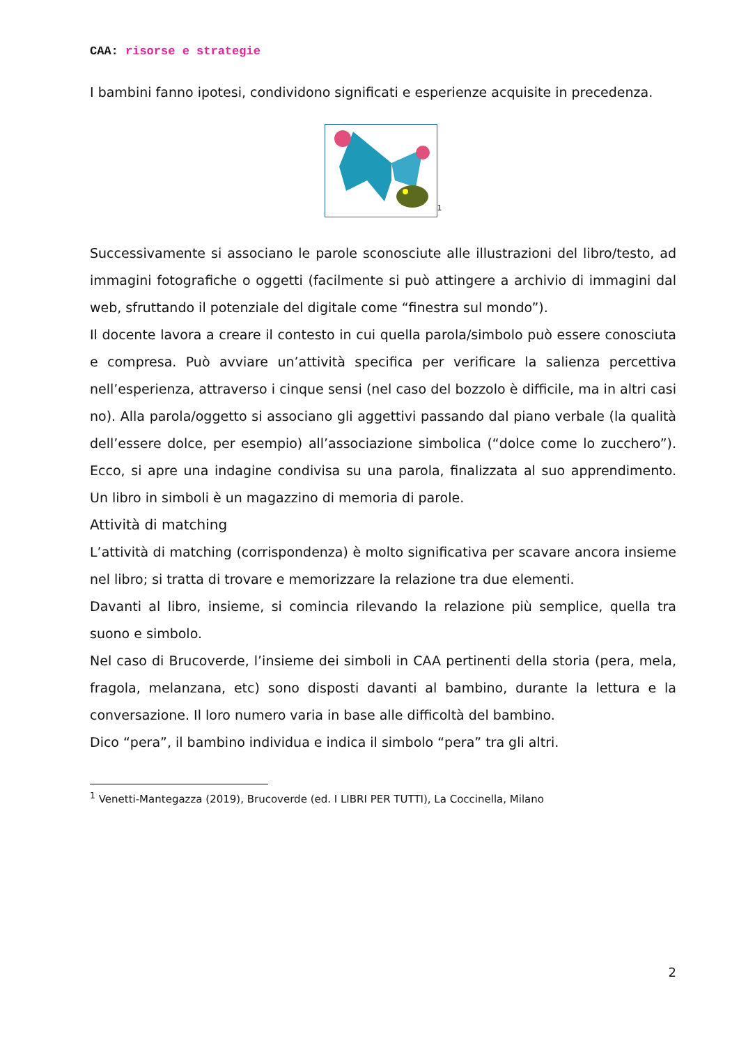CAA: risorse e strategie
I bambini fanno ipotesi, condividono significati e esperienze acquisite in precedenza.
<sup>1</sup>
Successivamente si associano le parole sconosciute alle illustrazioni del libro/testo, ad immagini fotografiche o oggetti (facilmente si può attingere a archivio di immagini dal web, sfruttando il potenziale del digitale come “finestra sul mondo”).
Il docente lavora a creare il contesto in cui quella parola/simbolo può essere conosciuta e compresa. Può avviare un’attività specifica per verificare la salienza percettiva nell’esperienza, attraverso i cinque sensi (nel caso del bozzolo è difficile, ma in altri casi no). Alla parola/oggetto si associano gli aggettivi passando dal piano verbale (la qualità dell’essere dolce, per esempio) all’associazione simbolica (“dolce come lo zucchero”). Ecco, si apre una indagine condivisa su una parola, finalizzata al suo apprendimento. Un libro in simboli è un magazzino di memoria di parole.
Attività di matching
L’attività di matching (corrispondenza) è molto significativa per scavare ancora insieme nel libro; si tratta di trovare e memorizzare la relazione tra due elementi.
Davanti al libro, insieme, si comincia rilevando la relazione più semplice, quella tra suono e simbolo.
Nel caso di Brucoverde, l’insieme dei simboli in CAA pertinenti della storia (pera, mela, fragola, melanzana, etc) sono disposti davanti al bambino, durante la lettura e la conversazione. Il loro numero varia in base alle difficoltà del bambino.
Dico “pera”, il bambino individua e indica il simbolo “pera” tra gli altri.
<sup>1</sup> Venetti-Mantegazza (2019), Brucoverde (ed. I LIBRI PER TUTTI), La Coccinella, Milano
2